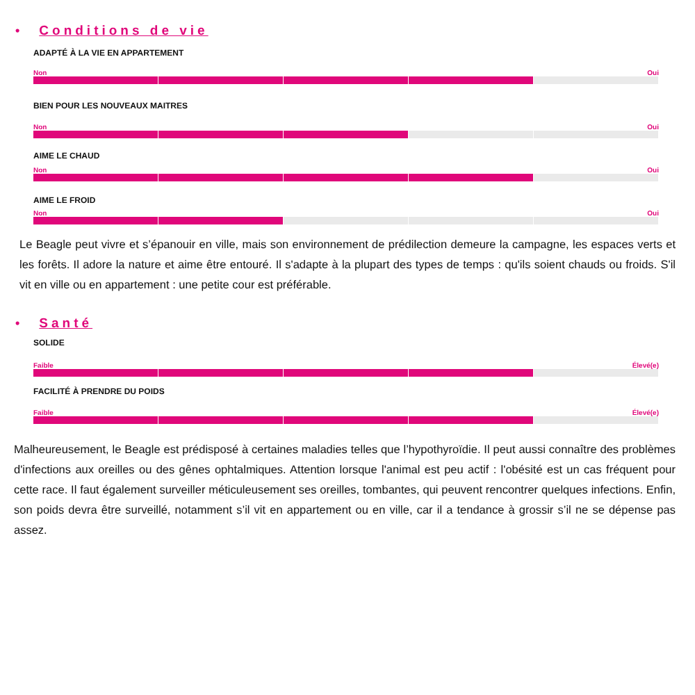• Conditions de vie
ADAPTÉ À LA VIE EN APPARTEMENT
Non Oui
BIEN POUR LES NOUVEAUX MAITRES
Non Oui
AIME LE CHAUD
Non Oui
AIME LE FROID
Non Oui
Le Beagle peut vivre et s’épanouir en ville, mais son environnement de prédilection demeure la campagne, les espaces verts et les forêts. Il adore la nature et aime être entouré. Il s'adapte à la plupart des types de temps : qu'ils soient chauds ou froids. S'il vit en ville ou en appartement : une petite cour est préférable.
• Santé
SOLIDE
Faible Élevé(e)
FACILITÉ À PRENDRE DU POIDS
Faible Élevé(e)
Malheureusement, le Beagle est prédisposé à certaines maladies telles que l’hypothyroïdie. Il peut aussi connaître des problèmes d'infections aux oreilles ou des gênes ophtalmiques. Attention lorsque l'animal est peu actif : l'obésité est un cas fréquent pour cette race. Il faut également surveiller méticuleusement ses oreilles, tombantes, qui peuvent rencontrer quelques infections. Enfin, son poids devra être surveillé, notamment s’il vit en appartement ou en ville, car il a tendance à grossir s’il ne se dépense pas assez.